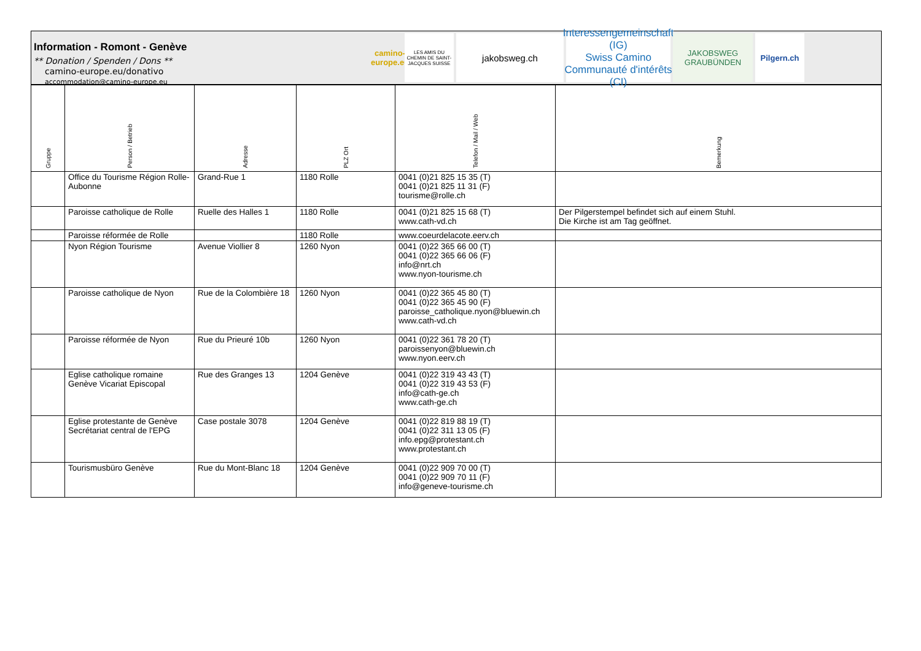Information - Romont - Genève
** Donation / Spenden / Dons **
camino-europe.eu/donativo
accommodation@camino-europe.eu
camino-europe.eu
LES AMIS DU CHEMIN DE SAINT-JACQUES SUISSE
jakobsweg.ch
Interessengemeinschaft (IG)
Swiss Camino
Communauté d'intérêts (CI)
JAKOBSWEG
GRAUBÜNDEN
Pilgern.ch
| Gruppe | Person / Betrieb | Adresse | PLZ Ort | Telefon / Mail / Web | Bemerkung |
| --- | --- | --- | --- | --- | --- |
| | Office du Tourisme Région Rolle-Aubonne | Grand-Rue 1 | 1180 Rolle | 0041 (0)21 825 15 35 (T) 0041 (0)21 825 11 31 (F) tourisme@rolle.ch | |
| | Paroisse catholique de Rolle | Ruelle des Halles 1 | 1180 Rolle | 0041 (0)21 825 15 68 (T) www.cath-vd.ch | Der Pilgerstempel befindet sich auf einem Stuhl. Die Kirche ist am Tag geöffnet. |
| | Paroisse réformée de Rolle | | 1180 Rolle | www.coeurdelacote.eerv.ch | |
| | Nyon Région Tourisme | Avenue Viollier 8 | 1260 Nyon | 0041 (0)22 365 66 00 (T) 0041 (0)22 365 66 06 (F) info@nrt.ch www.nyon-tourisme.ch | |
| | Paroisse catholique de Nyon | Rue de la Colombière 18 | 1260 Nyon | 0041 (0)22 365 45 80 (T) 0041 (0)22 365 45 90 (F) paroisse_catholique.nyon@bluewin.ch www.cath-vd.ch | |
| | Paroisse réformée de Nyon | Rue du Prieuré 10b | 1260 Nyon | 0041 (0)22 361 78 20 (T) paroissenyon@bluewin.ch www.nyon.eerv.ch | |
| | Eglise catholique romaine Genève Vicariat Episcopal | Rue des Granges 13 | 1204 Genève | 0041 (0)22 319 43 43 (T) 0041 (0)22 319 43 53 (F) info@cath-ge.ch www.cath-ge.ch | |
| | Eglise protestante de Genève Secrétariat central de l'EPG | Case postale 3078 | 1204 Genève | 0041 (0)22 819 88 19 (T) 0041 (0)22 311 13 05 (F) info.epg@protestant.ch www.protestant.ch | |
| | Tourismusbüro Genève | Rue du Mont-Blanc 18 | 1204 Genève | 0041 (0)22 909 70 00 (T) 0041 (0)22 909 70 11 (F) info@geneve-tourisme.ch | |